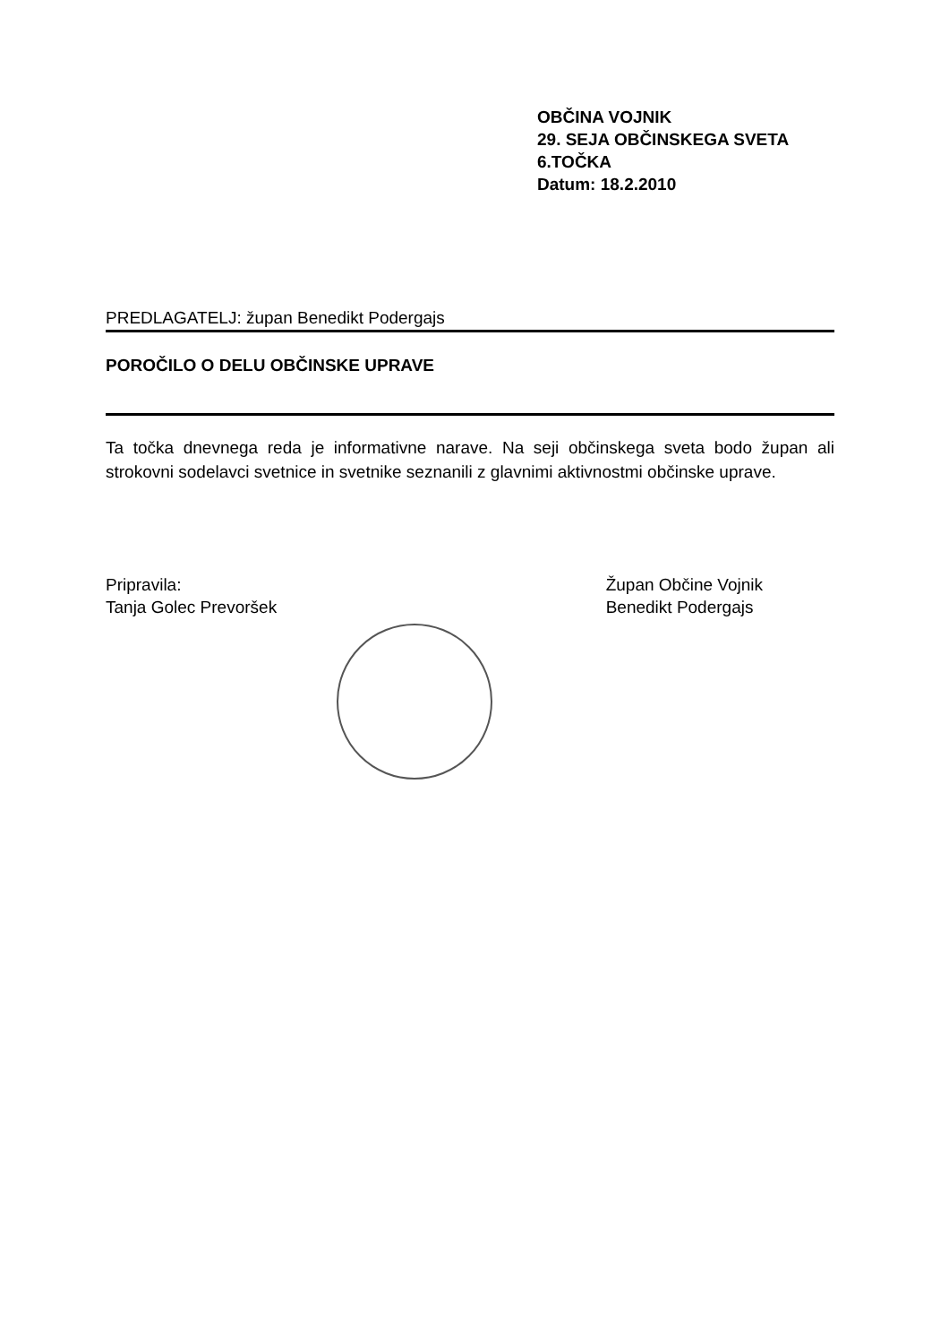OBČINA VOJNIK
29. SEJA OBČINSKEGA SVETA
6.TOČKA
Datum: 18.2.2010
PREDLAGATELJ: župan Benedikt Podergajs
POROČILO O DELU OBČINSKE UPRAVE
Ta točka dnevnega reda je informativne narave. Na seji občinskega sveta bodo župan ali strokovni sodelavci svetnice in svetnike seznanili z glavnimi aktivnostmi občinske uprave.
Pripravila:
Tanja Golec Prevoršek
Župan Občine Vojnik
Benedikt Podergajs